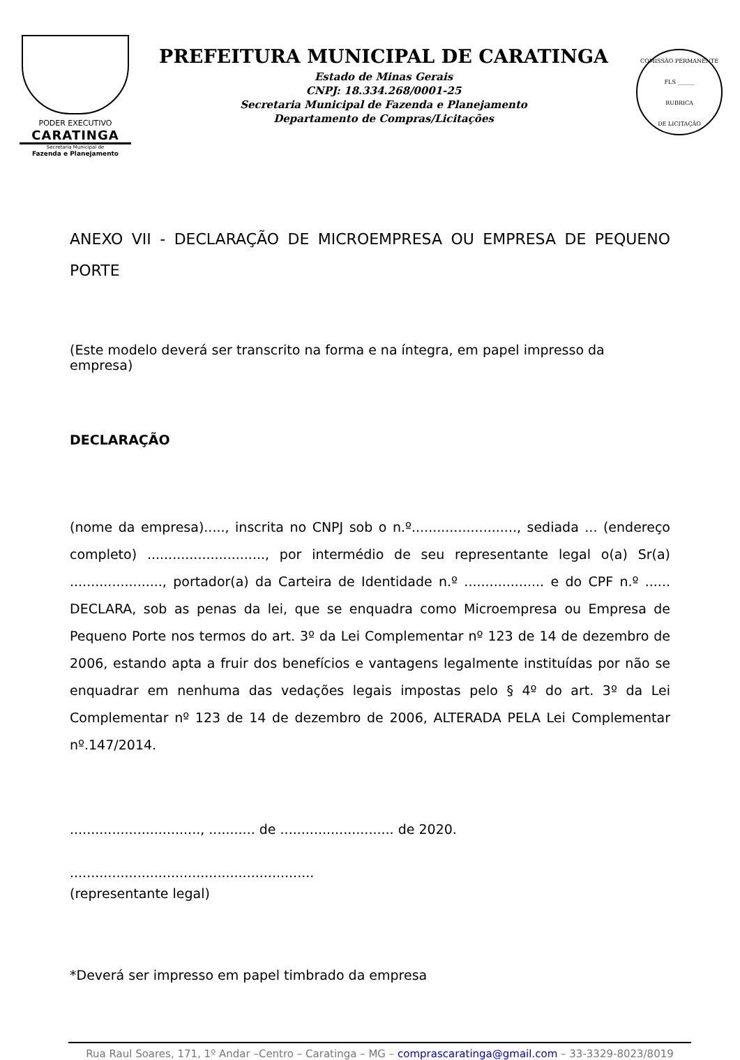PODER EXECUTIVO
CARATINGA
Secretaria Municipal de
Fazenda e Planejamento
PREFEITURA MUNICIPAL DE CARATINGA
Estado de Minas Gerais
CNPJ: 18.334.268/0001-25
Secretaria Municipal de Fazenda e Planejamento
Departamento de Compras/Licitações
COMISSÃO PERMANENTE
FLS ______
RUBRICA
DE LICITAÇÃO
ANEXO VII - DECLARAÇÃO DE MICROEMPRESA OU EMPRESA DE PEQUENO PORTE
(Este modelo deverá ser transcrito na forma e na íntegra, em papel impresso da empresa)
DECLARAÇÃO
(nome da empresa)....., inscrita no CNPJ sob o n.º........................., sediada ... (endereço completo) ............................, por intermédio de seu representante legal o(a) Sr(a) ......................, portador(a) da Carteira de Identidade n.º ................... e do CPF n.º ...... DECLARA, sob as penas da lei, que se enquadra como Microempresa ou Empresa de Pequeno Porte nos termos do art. 3º da Lei Complementar nº 123 de 14 de dezembro de 2006, estando apta a fruir dos benefícios e vantagens legalmente instituídas por não se enquadrar em nenhuma das vedações legais impostas pelo § 4º do art. 3º da Lei Complementar nº 123 de 14 de dezembro de 2006, ALTERADA PELA Lei Complementar nº.147/2014.
..............................., ........... de ........................... de 2020.
..........................................................
(representante legal)
*Deverá ser impresso em papel timbrado da empresa
Rua Raul Soares, 171, 1º Andar –Centro – Caratinga – MG – comprascaratinga@gmail.com – 33-3329-8023/8019